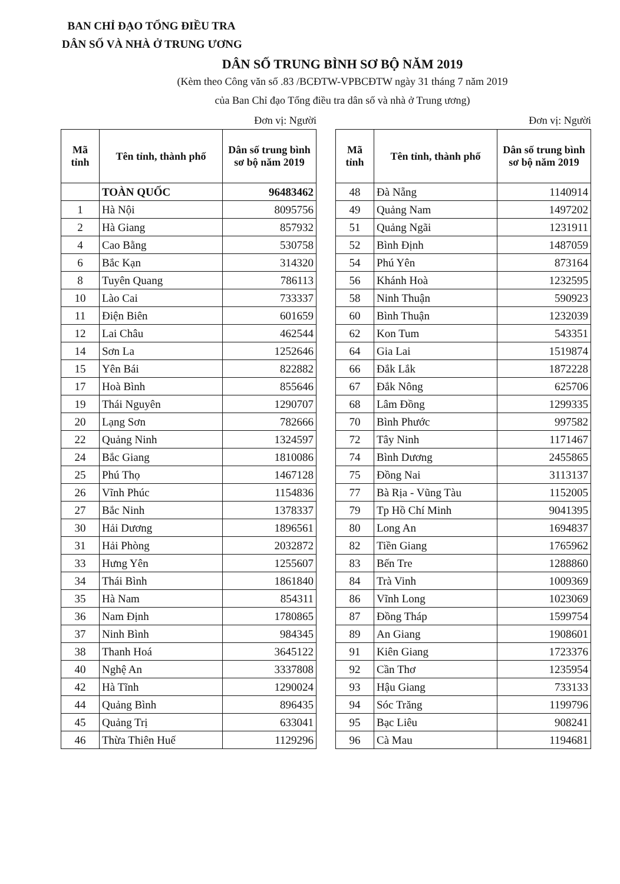BAN CHỈ ĐẠO TỔNG ĐIỀU TRA
DÂN SỐ VÀ NHÀ Ở TRUNG ƯƠNG
DÂN SỐ TRUNG BÌNH SƠ BỘ NĂM 2019
(Kèm theo Công văn số .83 /BCĐTW-VPBCĐTW ngày 31 tháng 7 năm 2019
của Ban Chỉ đạo Tổng điều tra dân số và nhà ở Trung ương)
Đơn vị: Người
| Mã tỉnh | Tên tỉnh, thành phố | Dân số trung bình sơ bộ năm 2019 |
| --- | --- | --- |
| | TOÀN QUỐC | 96483462 |
| 1 | Hà Nội | 8095756 |
| 2 | Hà Giang | 857932 |
| 4 | Cao Bằng | 530758 |
| 6 | Bắc Kạn | 314320 |
| 8 | Tuyên Quang | 786113 |
| 10 | Lào Cai | 733337 |
| 11 | Điện Biên | 601659 |
| 12 | Lai Châu | 462544 |
| 14 | Sơn La | 1252646 |
| 15 | Yên Bái | 822882 |
| 17 | Hoà Bình | 855646 |
| 19 | Thái Nguyên | 1290707 |
| 20 | Lạng Sơn | 782666 |
| 22 | Quảng Ninh | 1324597 |
| 24 | Bắc Giang | 1810086 |
| 25 | Phú Thọ | 1467128 |
| 26 | Vĩnh Phúc | 1154836 |
| 27 | Bắc Ninh | 1378337 |
| 30 | Hải Dương | 1896561 |
| 31 | Hải Phòng | 2032872 |
| 33 | Hưng Yên | 1255607 |
| 34 | Thái Bình | 1861840 |
| 35 | Hà Nam | 854311 |
| 36 | Nam Định | 1780865 |
| 37 | Ninh Bình | 984345 |
| 38 | Thanh Hoá | 3645122 |
| 40 | Nghệ An | 3337808 |
| 42 | Hà Tĩnh | 1290024 |
| 44 | Quảng Bình | 896435 |
| 45 | Quảng Trị | 633041 |
| 46 | Thừa Thiên Huế | 1129296 |
Đơn vị: Người
| Mã tỉnh | Tên tỉnh, thành phố | Dân số trung bình sơ bộ năm 2019 |
| --- | --- | --- |
| 48 | Đà Nẵng | 1140914 |
| 49 | Quảng Nam | 1497202 |
| 51 | Quảng Ngãi | 1231911 |
| 52 | Bình Định | 1487059 |
| 54 | Phú Yên | 873164 |
| 56 | Khánh Hoà | 1232595 |
| 58 | Ninh Thuận | 590923 |
| 60 | Bình Thuận | 1232039 |
| 62 | Kon Tum | 543351 |
| 64 | Gia Lai | 1519874 |
| 66 | Đắk Lắk | 1872228 |
| 67 | Đắk Nông | 625706 |
| 68 | Lâm Đồng | 1299335 |
| 70 | Bình Phước | 997582 |
| 72 | Tây Ninh | 1171467 |
| 74 | Bình Dương | 2455865 |
| 75 | Đồng Nai | 3113137 |
| 77 | Bà Rịa - Vũng Tàu | 1152005 |
| 79 | Tp Hồ Chí Minh | 9041395 |
| 80 | Long An | 1694837 |
| 82 | Tiền Giang | 1765962 |
| 83 | Bến Tre | 1288860 |
| 84 | Trà Vinh | 1009369 |
| 86 | Vĩnh Long | 1023069 |
| 87 | Đồng Tháp | 1599754 |
| 89 | An Giang | 1908601 |
| 91 | Kiên Giang | 1723376 |
| 92 | Cần Thơ | 1235954 |
| 93 | Hậu Giang | 733133 |
| 94 | Sóc Trăng | 1199796 |
| 95 | Bạc Liêu | 908241 |
| 96 | Cà Mau | 1194681 |